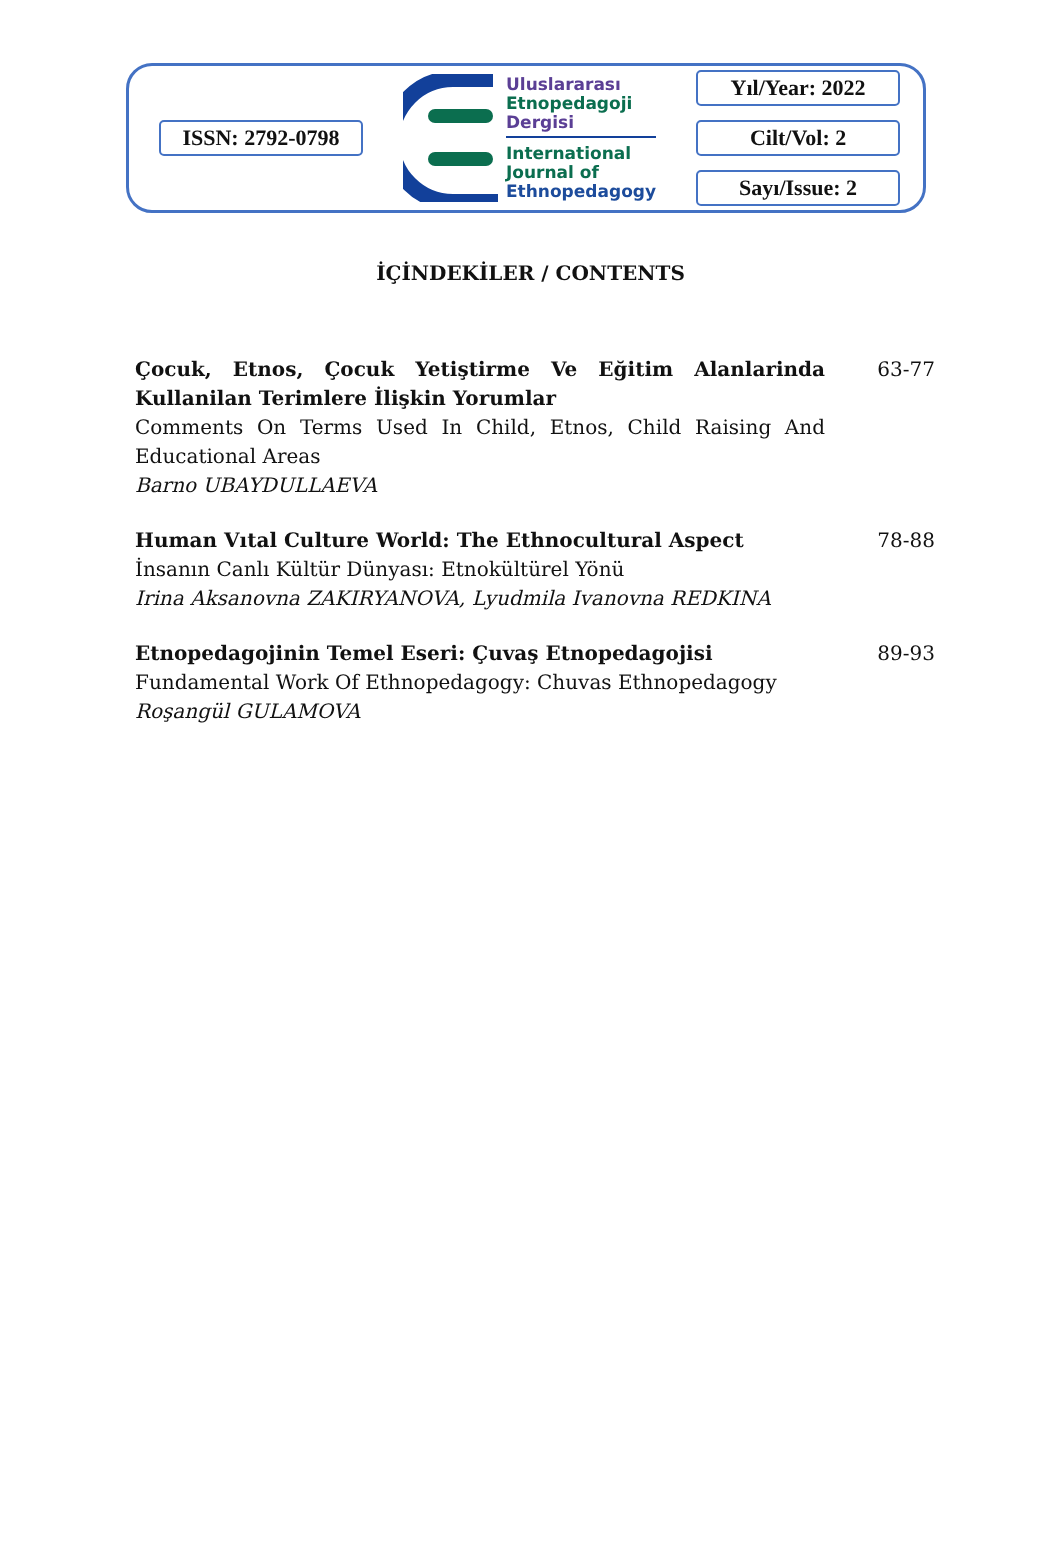ISSN: 2792-0798
Uluslararası
Etnopedagoji
Dergisi
International
Journal of
Ethnopedagogy
Yıl/Year: 2022
Cilt/Vol: 2
Sayı/Issue: 2
İÇİNDEKİLER / CONTENTS
Çocuk, Etnos, Çocuk Yetiştirme Ve Eğitim Alanlarinda Kullanilan Terimlere İlişkin Yorumlar
Comments On Terms Used In Child, Etnos, Child Raising And Educational Areas
Barno UBAYDULLAEVA
63-77
Human Vıtal Culture World: The Ethnocultural Aspect
İnsanın Canlı Kültür Dünyası: Etnokültürel Yönü
Irina Aksanovna ZAKIRYANOVA, Lyudmila Ivanovna REDKINA
78-88
Etnopedagojinin Temel Eseri: Çuvaş Etnopedagojisi
Fundamental Work Of Ethnopedagogy: Chuvas Ethnopedagogy
Roşangül GULAMOVA
89-93